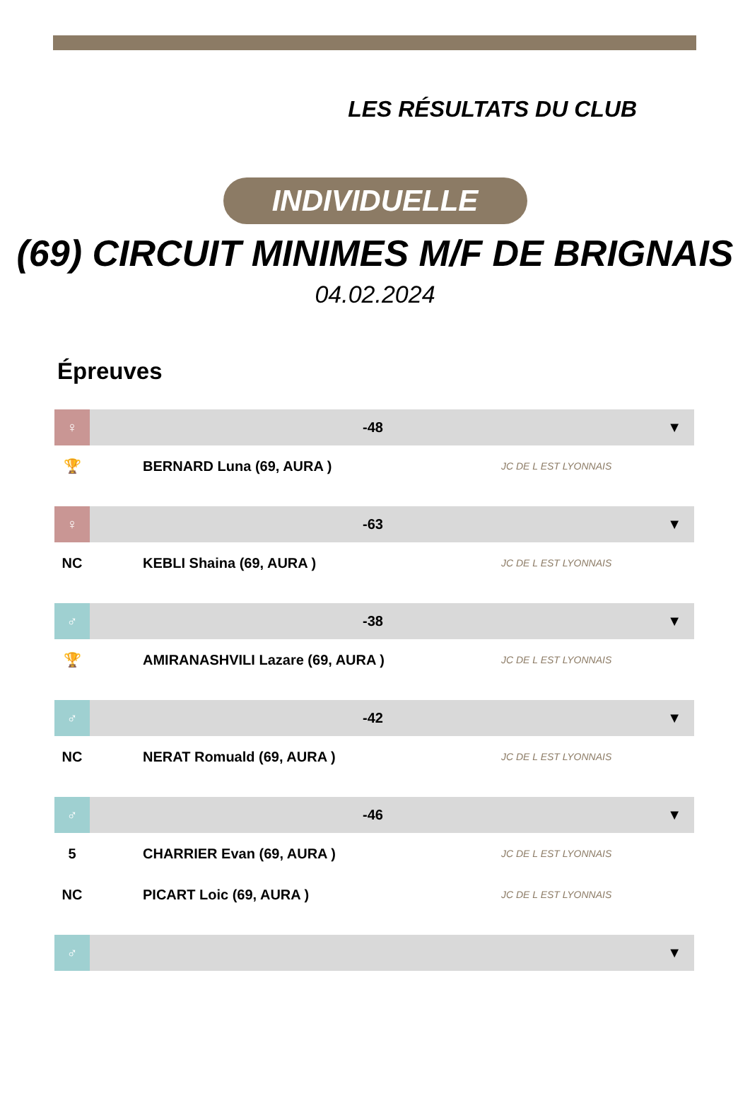LES RÉSULTATS DU CLUB
INDIVIDUELLE
(69) CIRCUIT MINIMES M/F DE BRIGNAIS
04.02.2024
Épreuves
| ♀ | -48 | | ▼ |
| 🏆 | BERNARD Luna (69, AURA ) | JC DE L EST LYONNAIS | |
| ♀ | -63 | | ▼ |
| NC | KEBLI Shaina (69, AURA ) | JC DE L EST LYONNAIS | |
| ♂ | -38 | | ▼ |
| 🏆 | AMIRANASHVILI Lazare (69, AURA ) | JC DE L EST LYONNAIS | |
| ♂ | -42 | | ▼ |
| NC | NERAT Romuald (69, AURA ) | JC DE L EST LYONNAIS | |
| ♂ | -46 | | ▼ |
| 5 | CHARRIER Evan (69, AURA ) | JC DE L EST LYONNAIS | |
| NC | PICART Loic (69, AURA ) | JC DE L EST LYONNAIS | |
| ♂ | | | ▼ |